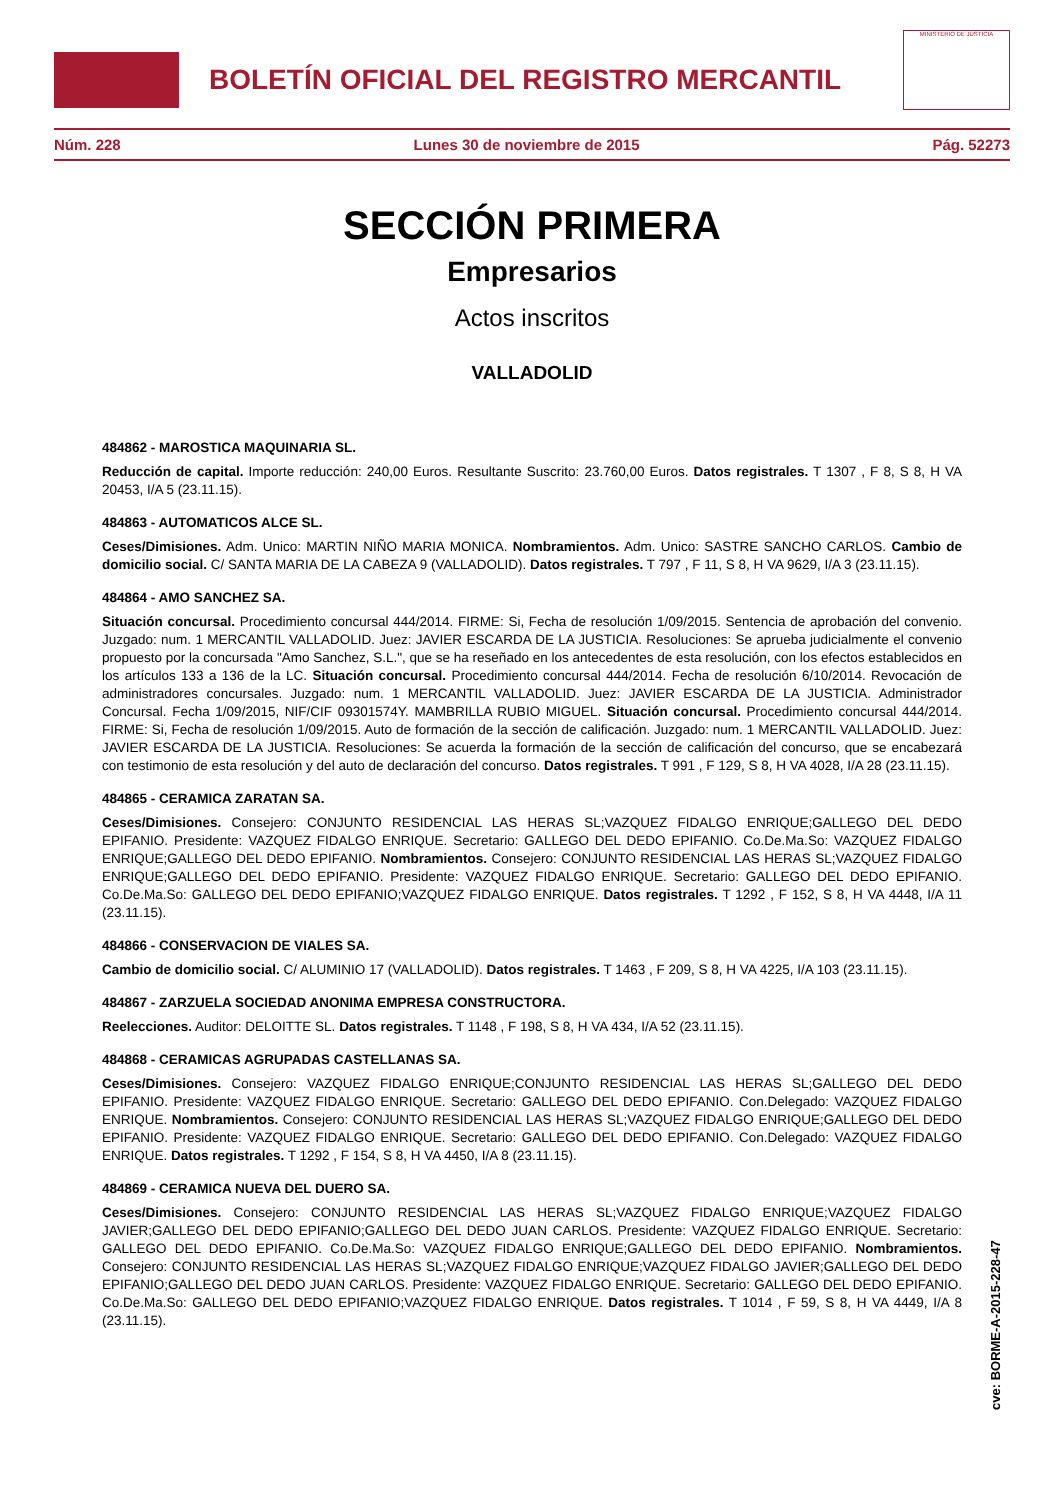BOLETÍN OFICIAL DEL REGISTRO MERCANTIL
MINISTERIO DE JUSTICIA
Núm. 228 Lunes 30 de noviembre de 2015 Pág. 52273
SECCIÓN PRIMERA
Empresarios
Actos inscritos
VALLADOLID
484862 - MAROSTICA MAQUINARIA SL.
Reducción de capital. Importe reducción: 240,00 Euros. Resultante Suscrito: 23.760,00 Euros. Datos registrales. T 1307 , F 8, S 8, H VA 20453, I/A 5 (23.11.15).
484863 - AUTOMATICOS ALCE SL.
Ceses/Dimisiones. Adm. Unico: MARTIN NIÑO MARIA MONICA. Nombramientos. Adm. Unico: SASTRE SANCHO CARLOS. Cambio de domicilio social. C/ SANTA MARIA DE LA CABEZA 9 (VALLADOLID). Datos registrales. T 797 , F 11, S 8, H VA 9629, I/A 3 (23.11.15).
484864 - AMO SANCHEZ SA.
Situación concursal. Procedimiento concursal 444/2014. FIRME: Si, Fecha de resolución 1/09/2015. Sentencia de aprobación del convenio. Juzgado: num. 1 MERCANTIL VALLADOLID. Juez: JAVIER ESCARDA DE LA JUSTICIA. Resoluciones: Se aprueba judicialmente el convenio propuesto por la concursada "Amo Sanchez, S.L.", que se ha reseñado en los antecedentes de esta resolución, con los efectos establecidos en los artículos 133 a 136 de la LC. Situación concursal. Procedimiento concursal 444/2014. Fecha de resolución 6/10/2014. Revocación de administradores concursales. Juzgado: num. 1 MERCANTIL VALLADOLID. Juez: JAVIER ESCARDA DE LA JUSTICIA. Administrador Concursal. Fecha 1/09/2015, NIF/CIF 09301574Y. MAMBRILLA RUBIO MIGUEL. Situación concursal. Procedimiento concursal 444/2014. FIRME: Si, Fecha de resolución 1/09/2015. Auto de formación de la sección de calificación. Juzgado: num. 1 MERCANTIL VALLADOLID. Juez: JAVIER ESCARDA DE LA JUSTICIA. Resoluciones: Se acuerda la formación de la sección de calificación del concurso, que se encabezará con testimonio de esta resolución y del auto de declaración del concurso. Datos registrales. T 991 , F 129, S 8, H VA 4028, I/A 28 (23.11.15).
484865 - CERAMICA ZARATAN SA.
Ceses/Dimisiones. Consejero: CONJUNTO RESIDENCIAL LAS HERAS SL;VAZQUEZ FIDALGO ENRIQUE;GALLEGO DEL DEDO EPIFANIO. Presidente: VAZQUEZ FIDALGO ENRIQUE. Secretario: GALLEGO DEL DEDO EPIFANIO. Co.De.Ma.So: VAZQUEZ FIDALGO ENRIQUE;GALLEGO DEL DEDO EPIFANIO. Nombramientos. Consejero: CONJUNTO RESIDENCIAL LAS HERAS SL;VAZQUEZ FIDALGO ENRIQUE;GALLEGO DEL DEDO EPIFANIO. Presidente: VAZQUEZ FIDALGO ENRIQUE. Secretario: GALLEGO DEL DEDO EPIFANIO. Co.De.Ma.So: GALLEGO DEL DEDO EPIFANIO;VAZQUEZ FIDALGO ENRIQUE. Datos registrales. T 1292 , F 152, S 8, H VA 4448, I/A 11 (23.11.15).
484866 - CONSERVACION DE VIALES SA.
Cambio de domicilio social. C/ ALUMINIO 17 (VALLADOLID). Datos registrales. T 1463 , F 209, S 8, H VA 4225, I/A 103 (23.11.15).
484867 - ZARZUELA SOCIEDAD ANONIMA EMPRESA CONSTRUCTORA.
Reelecciones. Auditor: DELOITTE SL. Datos registrales. T 1148 , F 198, S 8, H VA 434, I/A 52 (23.11.15).
484868 - CERAMICAS AGRUPADAS CASTELLANAS SA.
Ceses/Dimisiones. Consejero: VAZQUEZ FIDALGO ENRIQUE;CONJUNTO RESIDENCIAL LAS HERAS SL;GALLEGO DEL DEDO EPIFANIO. Presidente: VAZQUEZ FIDALGO ENRIQUE. Secretario: GALLEGO DEL DEDO EPIFANIO. Con.Delegado: VAZQUEZ FIDALGO ENRIQUE. Nombramientos. Consejero: CONJUNTO RESIDENCIAL LAS HERAS SL;VAZQUEZ FIDALGO ENRIQUE;GALLEGO DEL DEDO EPIFANIO. Presidente: VAZQUEZ FIDALGO ENRIQUE. Secretario: GALLEGO DEL DEDO EPIFANIO. Con.Delegado: VAZQUEZ FIDALGO ENRIQUE. Datos registrales. T 1292 , F 154, S 8, H VA 4450, I/A 8 (23.11.15).
484869 - CERAMICA NUEVA DEL DUERO SA.
Ceses/Dimisiones. Consejero: CONJUNTO RESIDENCIAL LAS HERAS SL;VAZQUEZ FIDALGO ENRIQUE;VAZQUEZ FIDALGO JAVIER;GALLEGO DEL DEDO EPIFANIO;GALLEGO DEL DEDO JUAN CARLOS. Presidente: VAZQUEZ FIDALGO ENRIQUE. Secretario: GALLEGO DEL DEDO EPIFANIO. Co.De.Ma.So: VAZQUEZ FIDALGO ENRIQUE;GALLEGO DEL DEDO EPIFANIO. Nombramientos. Consejero: CONJUNTO RESIDENCIAL LAS HERAS SL;VAZQUEZ FIDALGO ENRIQUE;VAZQUEZ FIDALGO JAVIER;GALLEGO DEL DEDO EPIFANIO;GALLEGO DEL DEDO JUAN CARLOS. Presidente: VAZQUEZ FIDALGO ENRIQUE. Secretario: GALLEGO DEL DEDO EPIFANIO. Co.De.Ma.So: GALLEGO DEL DEDO EPIFANIO;VAZQUEZ FIDALGO ENRIQUE. Datos registrales. T 1014 , F 59, S 8, H VA 4449, I/A 8 (23.11.15).
cve: BORME-A-2015-228-47